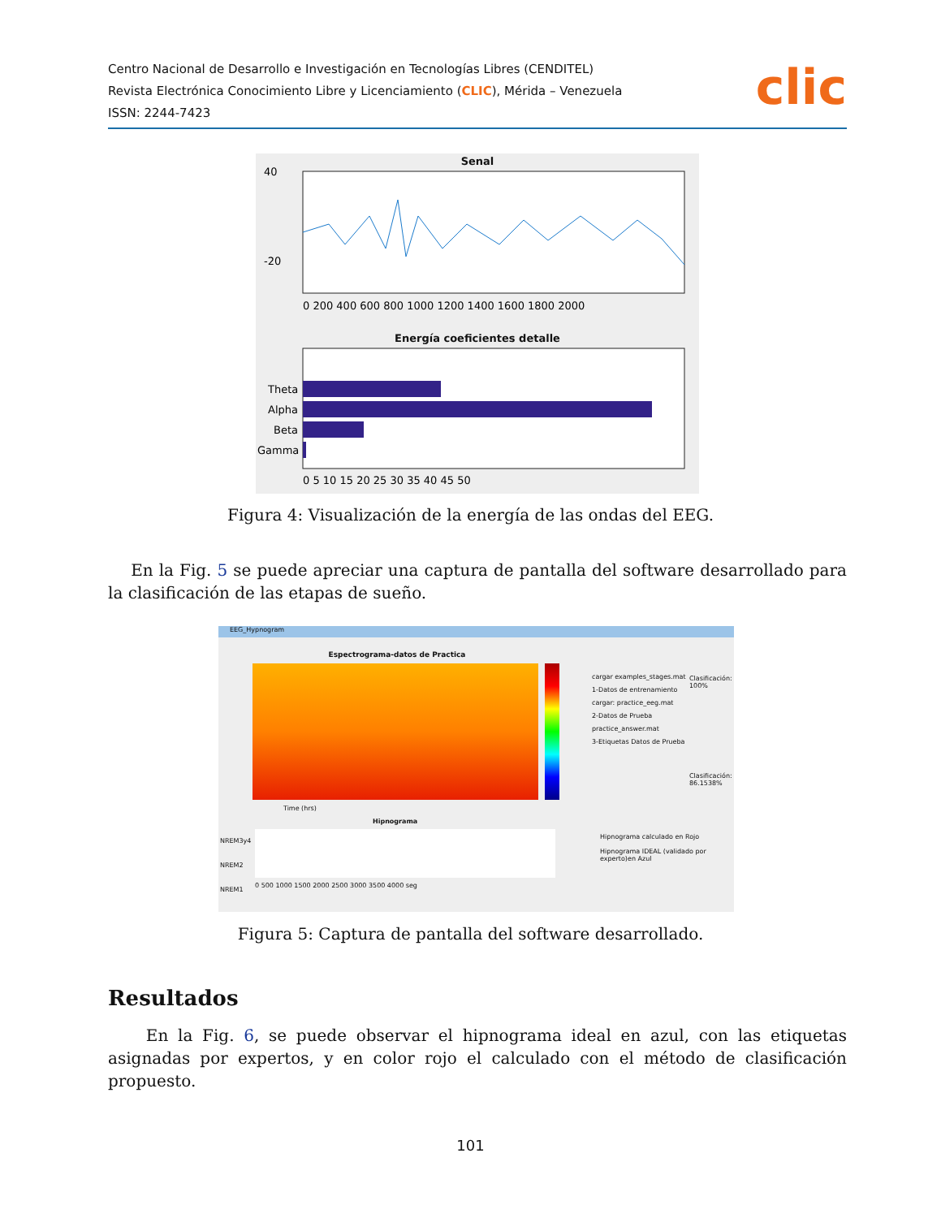Centro Nacional de Desarrollo e Investigación en Tecnologías Libres (CENDITEL)
Revista Electrónica Conocimiento Libre y Licenciamiento (CLIC), Mérida – Venezuela
ISSN: 2244-7423
clic
Senal
40
-20
0 200 400 600 800 1000 1200 1400 1600 1800 2000
Energía coeficientes detalle
Theta
Alpha
Beta
Gamma
0 5 10 15 20 25 30 35 40 45 50
Figura 4: Visualización de la energía de las ondas del EEG.
En la Fig. 5 se puede apreciar una captura de pantalla del software desarrollado para la clasificación de las etapas de sueño.
EEG_Hypnogram
Espectrograma-datos de Practica
cargar examples_stages.mat
1-Datos de entrenamiento
cargar: practice_eeg.mat
2-Datos de Prueba
practice_answer.mat
3-Etiquetas Datos de Prueba
Clasificación: 100%
Clasificación: 86.1538%
Time (hrs)
Hipnograma
NREM3y4
NREM2
NREM1
Hipnograma calculado en Rojo
Hipnograma IDEAL (validado por experto)en Azul
0 500 1000 1500 2000 2500 3000 3500 4000 seg
Figura 5: Captura de pantalla del software desarrollado.
Resultados
En la Fig. 6, se puede observar el hipnograma ideal en azul, con las etiquetas asignadas por expertos, y en color rojo el calculado con el método de clasificación propuesto.
101